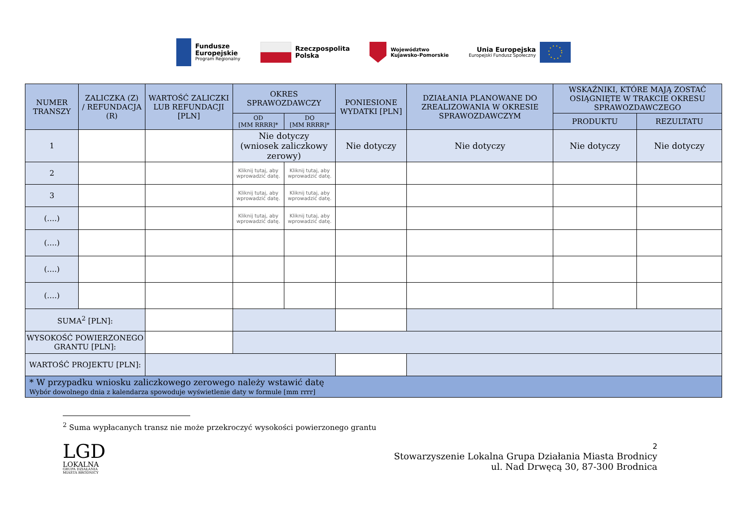Fundusze
Europejskie
Program Regionalny
Rzeczpospolita
Polska
Województwo
Kujawsko-Pomorskie
Unia Europejska
Europejski Fundusz Społeczny
| NUMER TRANSZY | ZALICZKA (Z) / REFUNDACJA (R) | WARTOŚĆ ZALICZKI LUB REFUNDACJI [PLN] | OKRES SPRAWOZDAWCZY | | PONIESIONE WYDATKI [PLN] | DZIAŁANIA PLANOWANE DO ZREALIZOWANIA W OKRESIE SPRAWOZDAWCZYM | WSKAŹNIKI, KTÓRE MAJĄ ZOSTAĆ OSIĄGNIĘTE W TRAKCIE OKRESU SPRAWOZDAWCZEGO | |
| --- | --- | --- | --- | --- | --- | --- | --- | --- |
| | | | OD [MM RRRR]* | DO [MM RRRR]* | | | PRODUKTU | REZULTATU |
| 1 | | | Nie dotyczy (wniosek zaliczkowy zerowy) | | Nie dotyczy | Nie dotyczy | Nie dotyczy | Nie dotyczy |
| 2 | | | Kliknij tutaj, aby wprowadzić datę. | Kliknij tutaj, aby wprowadzić datę. | | | | |
| 3 | | | Kliknij tutaj, aby wprowadzić datę. | Kliknij tutaj, aby wprowadzić datę. | | | | |
| (….) | | | Kliknij tutaj, aby wprowadzić datę. | Kliknij tutaj, aby wprowadzić datę. | | | | |
| (….) | | | | | | | | |
| (….) | | | | | | | | |
| (….) | | | | | | | | |
| SUMA<sup>2</sup> [PLN]: | | | | | | | | |
| WYSOKOŚĆ POWIERZONEGO GRANTU [PLN]: | | | | | | | | |
| WARTOŚĆ PROJEKTU [PLN]: | | | | | | | | |
| * W przypadku wniosku zaliczkowego zerowego należy wstawić datę Wybór dowolnego dnia z kalendarza spowoduje wyświetlenie daty w formule [mm rrrr] | | | | | | | | |
<sup>2</sup> Suma wypłacanych transz nie może przekroczyć wysokości powierzonego grantu
LGD
LOKALNA
GRUPA DZIAŁANIA
MIASTA BRODNICY
2
Stowarzyszenie Lokalna Grupa Działania Miasta Brodnicy
ul. Nad Drwęcą 30, 87-300 Brodnica